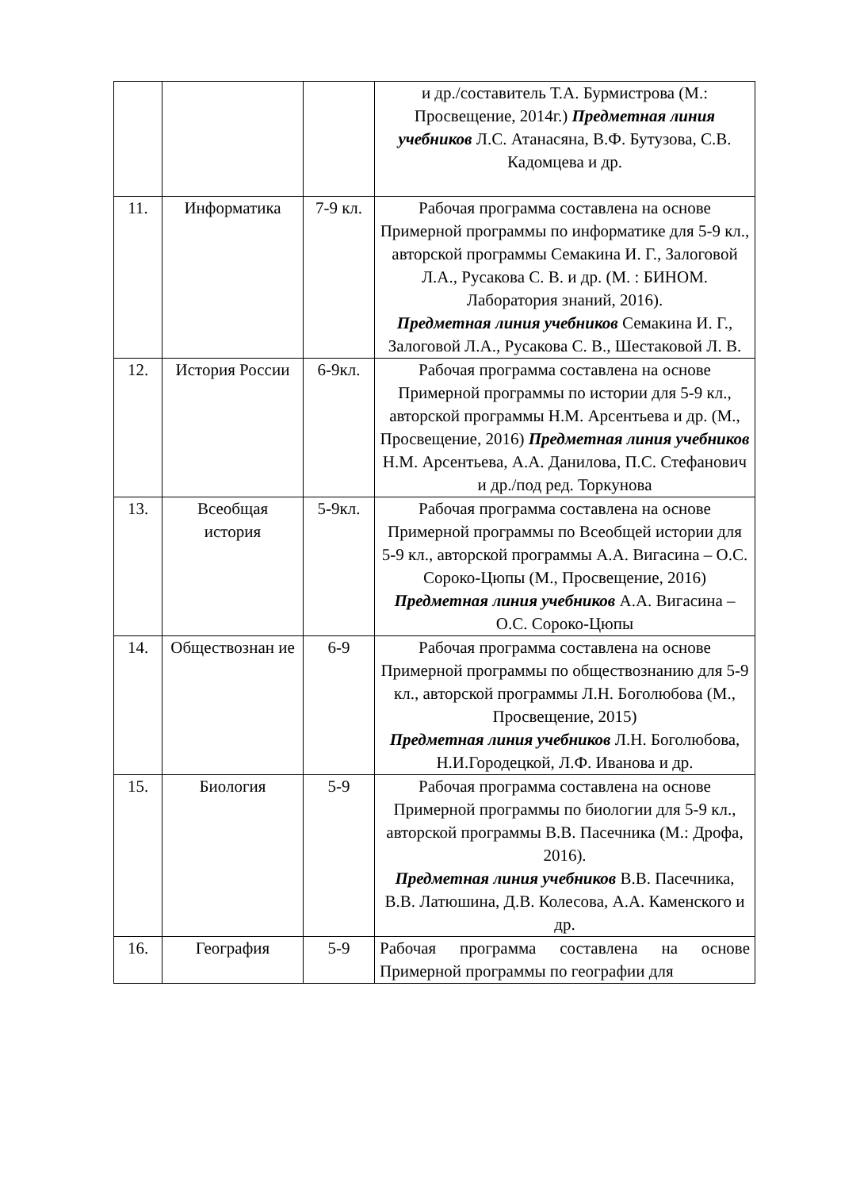| | | | и др./составитель Т.А. Бурмистрова (М.: Просвещение, 2014г.) Предметная линия учебников Л.С. Атанасяна, В.Ф. Бутузова, С.В. Кадомцева и др. |
| 11. | Информатика | 7-9 кл. | Рабочая программа составлена на основе Примерной программы по информатике для 5-9 кл., авторской программы Семакина И. Г., Залоговой Л.А., Русакова С. В. и др. (М. : БИНОМ. Лаборатория знаний, 2016). Предметная линия учебников Семакина И. Г., Залоговой Л.А., Русакова С. В., Шестаковой Л. В. |
| 12. | История России | 6-9кл. | Рабочая программа составлена на основе Примерной программы по истории для 5-9 кл., авторской программы Н.М. Арсентьева и др. (М., Просвещение, 2016) Предметная линия учебников Н.М. Арсентьева, А.А. Данилова, П.С. Стефанович и др./под ред. Торкунова |
| 13. | Всеобщая история | 5-9кл. | Рабочая программа составлена на основе Примерной программы по Всеобщей истории для 5-9 кл., авторской программы А.А. Вигасина – О.С. Сороко-Цюпы (М., Просвещение, 2016) Предметная линия учебников А.А. Вигасина – О.С. Сороко-Цюпы |
| 14. | Обществознан ие | 6-9 | Рабочая программа составлена на основе Примерной программы по обществознанию для 5-9 кл., авторской программы Л.Н. Боголюбова (М., Просвещение, 2015) Предметная линия учебников Л.Н. Боголюбова, Н.И.Городецкой, Л.Ф. Иванова и др. |
| 15. | Биология | 5-9 | Рабочая программа составлена на основе Примерной программы по биологии для 5-9 кл., авторской программы В.В. Пасечника (М.: Дрофа, 2016). Предметная линия учебников В.В. Пасечника, В.В. Латюшина, Д.В. Колесова, А.А. Каменского и др. |
| 16. | География | 5-9 | Рабочая программа составлена на основе Примерной программы по географии для |